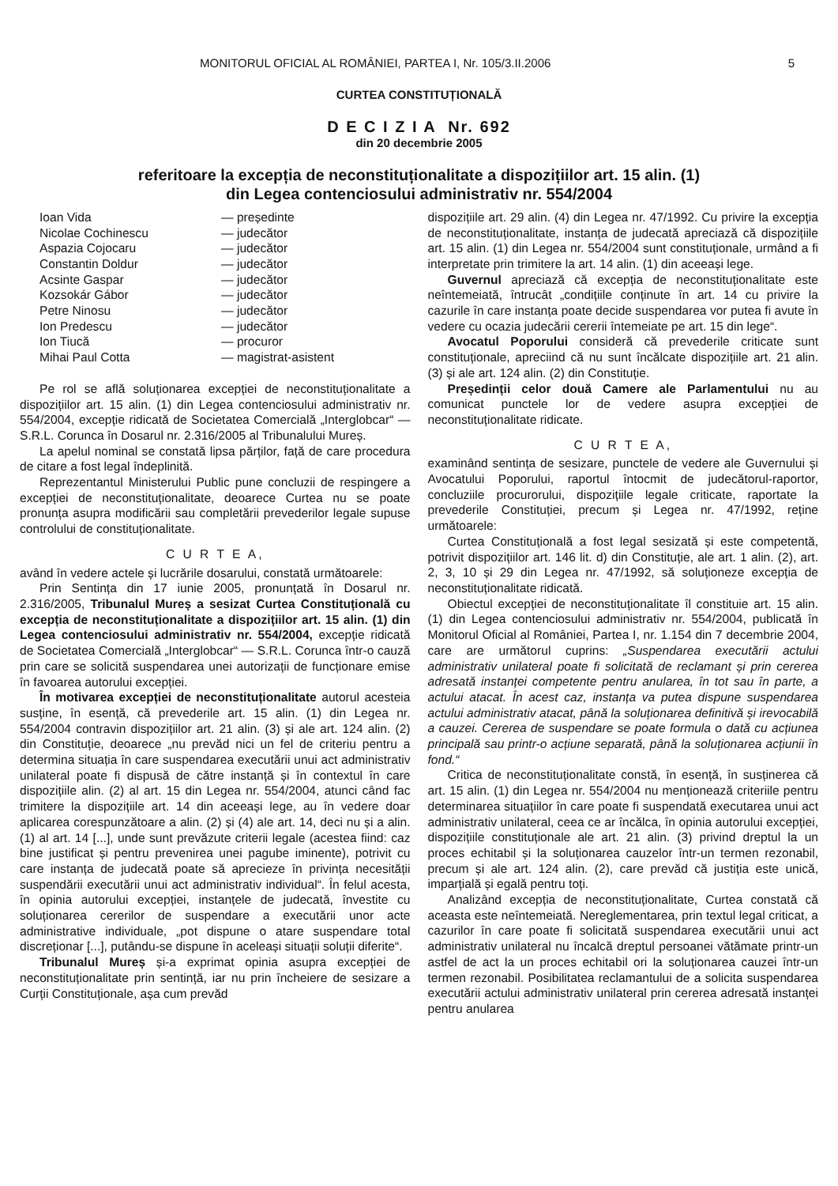MONITORUL OFICIAL AL ROMÂNIEI, PARTEA I, Nr. 105/3.II.2006 5
CURTEA CONSTITUȚIONALĂ
D E C I Z I A Nr. 692
din 20 decembrie 2005
referitoare la excepția de neconstituționalitate a dispozițiilor art. 15 alin. (1)
din Legea contenciosului administrativ nr. 554/2004
Ioan Vida — președinte Nicolae Cochinescu — judecător Aspazia Cojocaru — judecător Constantin Doldur — judecător Acsinte Gaspar — judecător Kozsokár Gábor — judecător Petre Ninosu — judecător Ion Predescu — judecător Ion Tiucă — procuror Mihai Paul Cotta — magistrat-asistent
Pe rol se află soluționarea excepției de neconstituționalitate a dispozițiilor art. 15 alin. (1) din Legea contenciosului administrativ nr. 554/2004, excepție ridicată de Societatea Comercială „Interglobcar“ — S.R.L. Corunca în Dosarul nr. 2.316/2005 al Tribunalului Mureș.
La apelul nominal se constată lipsa părților, față de care procedura de citare a fost legal îndeplinită.
Reprezentantul Ministerului Public pune concluzii de respingere a excepției de neconstituționalitate, deoarece Curtea nu se poate pronunța asupra modificării sau completării prevederilor legale supuse controlului de constituționalitate.
C U R T E A,
având în vedere actele și lucrările dosarului, constată următoarele:
Prin Sentința din 17 iunie 2005, pronunțată în Dosarul nr. 2.316/2005, Tribunalul Mureș a sesizat Curtea Constituțională cu excepția de neconstituționalitate a dispozițiilor art. 15 alin. (1) din Legea contenciosului administrativ nr. 554/2004, excepție ridicată de Societatea Comercială „Interglobcar“ — S.R.L. Corunca într-o cauză prin care se solicită suspendarea unei autorizații de funcționare emise în favoarea autorului excepției.
În motivarea excepției de neconstituționalitate autorul acesteia susține, în esență, că prevederile art. 15 alin. (1) din Legea nr. 554/2004 contravin dispozițiilor art. 21 alin. (3) și ale art. 124 alin. (2) din Constituție, deoarece „nu prevăd nici un fel de criteriu pentru a determina situația în care suspendarea executării unui act administrativ unilateral poate fi dispusă de către instanță și în contextul în care dispozițiile alin. (2) al art. 15 din Legea nr. 554/2004, atunci când fac trimitere la dispozițiile art. 14 din aceeași lege, au în vedere doar aplicarea corespunzătoare a alin. (2) și (4) ale art. 14, deci nu și a alin. (1) al art. 14 [...], unde sunt prevăzute criterii legale (acestea fiind: caz bine justificat și pentru prevenirea unei pagube iminente), potrivit cu care instanța de judecată poate să aprecieze în privința necesității suspendării executării unui act administrativ individual“. În felul acesta, în opinia autorului excepției, instanțele de judecată, învestite cu soluționarea cererilor de suspendare a executării unor acte administrative individuale, „pot dispune o atare suspendare total discreționar [...], putându-se dispune în aceleași situații soluții diferite“.
Tribunalul Mureș și-a exprimat opinia asupra excepției de neconstituționalitate prin sentință, iar nu prin încheiere de sesizare a Curții Constituționale, așa cum prevăd
dispozițiile art. 29 alin. (4) din Legea nr. 47/1992. Cu privire la excepția de neconstituționalitate, instanța de judecată apreciază că dispozițiile art. 15 alin. (1) din Legea nr. 554/2004 sunt constituționale, urmând a fi interpretate prin trimitere la art. 14 alin. (1) din aceeași lege.
Guvernul apreciază că excepția de neconstituționalitate este neîntemeiată, întrucât „condițiile conținute în art. 14 cu privire la cazurile în care instanța poate decide suspendarea vor putea fi avute în vedere cu ocazia judecării cererii întemeiate pe art. 15 din lege“.
Avocatul Poporului consideră că prevederile criticate sunt constituționale, apreciind că nu sunt încălcate dispozițiile art. 21 alin. (3) și ale art. 124 alin. (2) din Constituție.
Președinții celor două Camere ale Parlamentului nu au comunicat punctele lor de vedere asupra excepției de neconstituționalitate ridicate.
C U R T E A,
examinând sentința de sesizare, punctele de vedere ale Guvernului și Avocatului Poporului, raportul întocmit de judecătorul-raportor, concluziile procurorului, dispozițiile legale criticate, raportate la prevederile Constituției, precum și Legea nr. 47/1992, reține următoarele:
Curtea Constituțională a fost legal sesizată și este competentă, potrivit dispozițiilor art. 146 lit. d) din Constituție, ale art. 1 alin. (2), art. 2, 3, 10 și 29 din Legea nr. 47/1992, să soluționeze excepția de neconstituționalitate ridicată.
Obiectul excepției de neconstituționalitate îl constituie art. 15 alin. (1) din Legea contenciosului administrativ nr. 554/2004, publicată în Monitorul Oficial al României, Partea I, nr. 1.154 din 7 decembrie 2004, care are următorul cuprins: „Suspendarea executării actului administrativ unilateral poate fi solicitată de reclamant și prin cererea adresată instanței competente pentru anularea, în tot sau în parte, a actului atacat. În acest caz, instanța va putea dispune suspendarea actului administrativ atacat, până la soluționarea definitivă și irevocabilă a cauzei. Cererea de suspendare se poate formula o dată cu acțiunea principală sau printr-o acțiune separată, până la soluționarea acțiunii în fond.“
Critica de neconstituționalitate constă, în esență, în susținerea că art. 15 alin. (1) din Legea nr. 554/2004 nu menționează criteriile pentru determinarea situațiilor în care poate fi suspendată executarea unui act administrativ unilateral, ceea ce ar încălca, în opinia autorului excepției, dispozițiile constituționale ale art. 21 alin. (3) privind dreptul la un proces echitabil și la soluționarea cauzelor într-un termen rezonabil, precum și ale art. 124 alin. (2), care prevăd că justiția este unică, imparțială și egală pentru toți.
Analizând excepția de neconstituționalitate, Curtea constată că aceasta este neîntemeiată. Nereglementarea, prin textul legal criticat, a cazurilor în care poate fi solicitată suspendarea executării unui act administrativ unilateral nu încalcă dreptul persoanei vătămate printr-un astfel de act la un proces echitabil ori la soluționarea cauzei într-un termen rezonabil. Posibilitatea reclamantului de a solicita suspendarea executării actului administrativ unilateral prin cererea adresată instanței pentru anularea